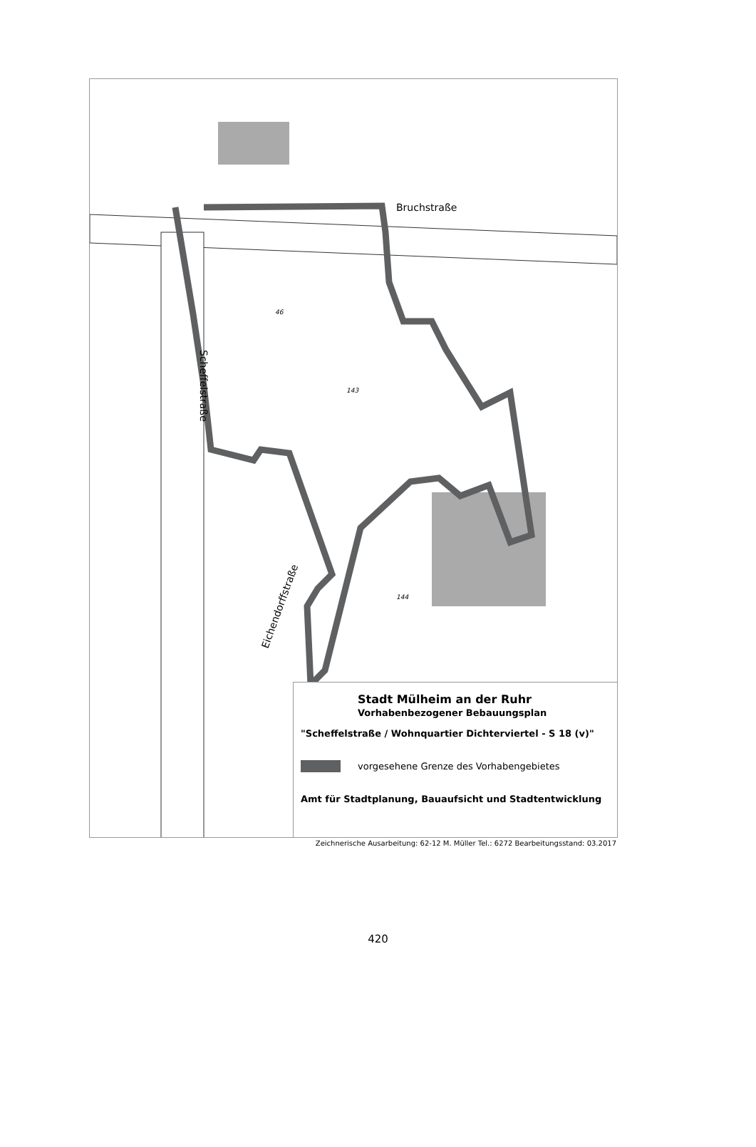Bruchstraße
Scheffelstraße
Eichendorffstraße
46
143
144
Stadt Mülheim an der Ruhr
Vorhabenbezogener Bebauungsplan
"Scheffelstraße / Wohnquartier Dichterviertel - S 18 (v)"
vorgesehene Grenze des Vorhabengebietes
Amt für Stadtplanung, Bauaufsicht und Stadtentwicklung
Zeichnerische Ausarbeitung: 62-12 M. Müller Tel.: 6272 Bearbeitungsstand: 03.2017
420